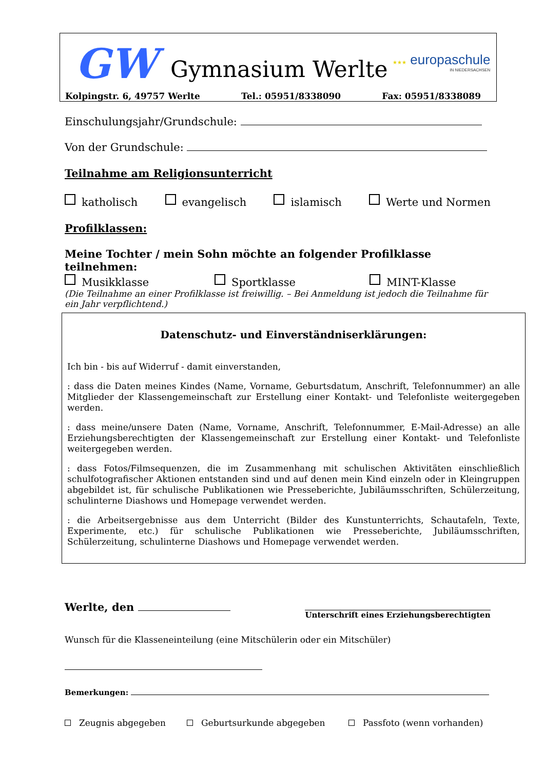GW Gymnasium Werlte
★★★ europaschule
IN NIEDERSACHSEN
Kolpingstr. 6, 49757 Werlte Tel.: 05951/8338090 Fax: 05951/8338089
Einschulungsjahr/Grundschule:
Von der Grundschule:
Teilnahme am Religionsunterricht
katholisch evangelisch islamisch Werte und Normen
Profilklassen:
Meine Tochter / mein Sohn möchte an folgender Profilklasse teilnehmen:
Musikklasse Sportklasse MINT-Klasse
(Die Teilnahme an einer Profilklasse ist freiwillig. – Bei Anmeldung ist jedoch die Teilnahme für ein Jahr verpflichtend.)
Datenschutz- und Einverständniserklärungen:
Ich bin - bis auf Widerruf - damit einverstanden,
: dass die Daten meines Kindes (Name, Vorname, Geburtsdatum, Anschrift, Telefonnummer) an alle Mitglieder der Klassengemeinschaft zur Erstellung einer Kontakt- und Telefonliste weitergegeben werden.
: dass meine/unsere Daten (Name, Vorname, Anschrift, Telefonnummer, E-Mail-Adresse) an alle Erziehungsberechtigten der Klassengemeinschaft zur Erstellung einer Kontakt- und Telefonliste weitergegeben werden.
: dass Fotos/Filmsequenzen, die im Zusammenhang mit schulischen Aktivitäten einschließlich schulfotografischer Aktionen entstanden sind und auf denen mein Kind einzeln oder in Kleingruppen abgebildet ist, für schulische Publikationen wie Presseberichte, Jubiläumsschriften, Schülerzeitung, schulinterne Diashows und Homepage verwendet werden.
: die Arbeitsergebnisse aus dem Unterricht (Bilder des Kunstunterrichts, Schautafeln, Texte, Experimente, etc.) für schulische Publikationen wie Presseberichte, Jubiläumsschriften, Schülerzeitung, schulinterne Diashows und Homepage verwendet werden.
Werlte, den Unterschrift eines Erziehungsberechtigten
Wunsch für die Klasseneinteilung (eine Mitschülerin oder ein Mitschüler)
Bemerkungen:
Zeugnis abgegeben Geburtsurkunde abgegeben Passfoto (wenn vorhanden)